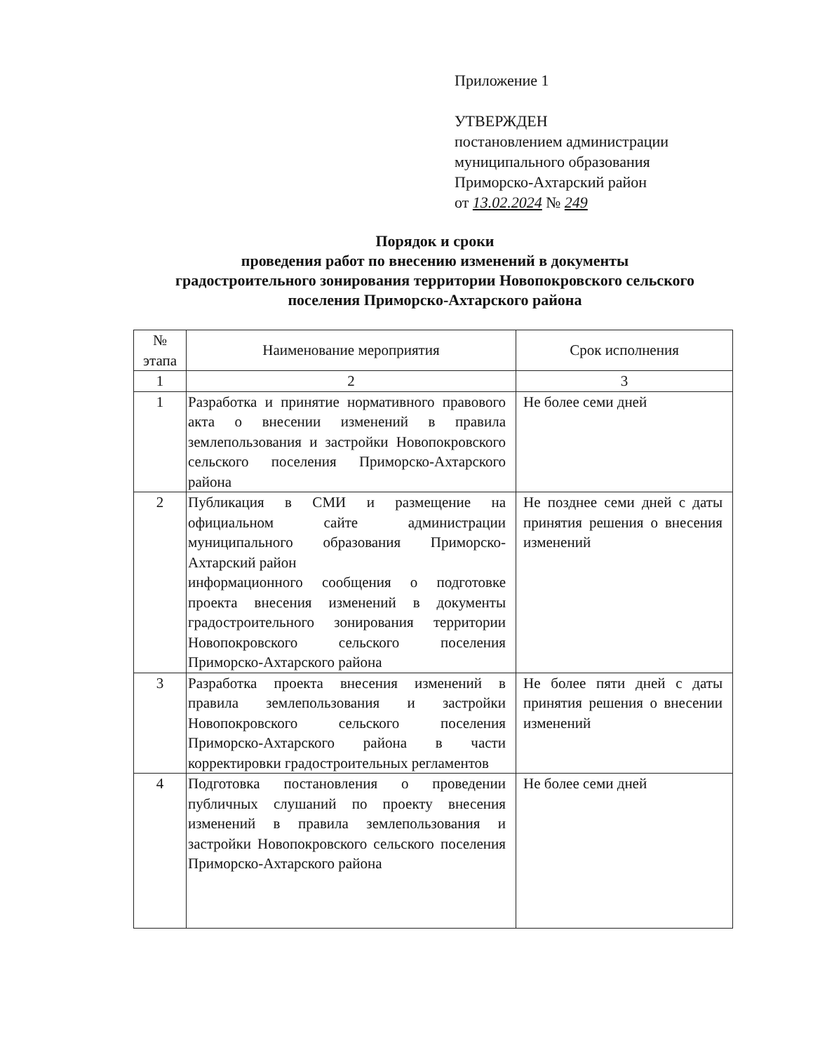Приложение 1
УТВЕРЖДЕН
постановлением администрации
муниципального образования
Приморско-Ахтарский район
от 13.02.2024 № 249
Порядок и сроки
проведения работ по внесению изменений в документы
градостроительного зонирования территории Новопокровского сельского
поселения Приморско-Ахтарского района
| № этапа | Наименование мероприятия | Срок исполнения |
| --- | --- | --- |
| 1 | 2 | 3 |
| 1 | Разработка и принятие нормативного правового акта о внесении изменений в правила землепользования и застройки Новопокровского сельского поселения Приморско-Ахтарского района | Не более семи дней |
| 2 | Публикация в СМИ и размещение на официальном сайте администрации муниципального образования Приморско-Ахтарский район информационного сообщения о подготовке проекта внесения изменений в документы градостроительного зонирования территории Новопокровского сельского поселения Приморско-Ахтарского района | Не позднее семи дней с даты принятия решения о внесения изменений |
| 3 | Разработка проекта внесения изменений в правила землепользования и застройки Новопокровского сельского поселения Приморско-Ахтарского района в части корректировки градостроительных регламентов | Не более пяти дней с даты принятия решения о внесении изменений |
| 4 | Подготовка постановления о проведении публичных слушаний по проекту внесения изменений в правила землепользования и застройки Новопокровского сельского поселения Приморско-Ахтарского района | Не более семи дней |